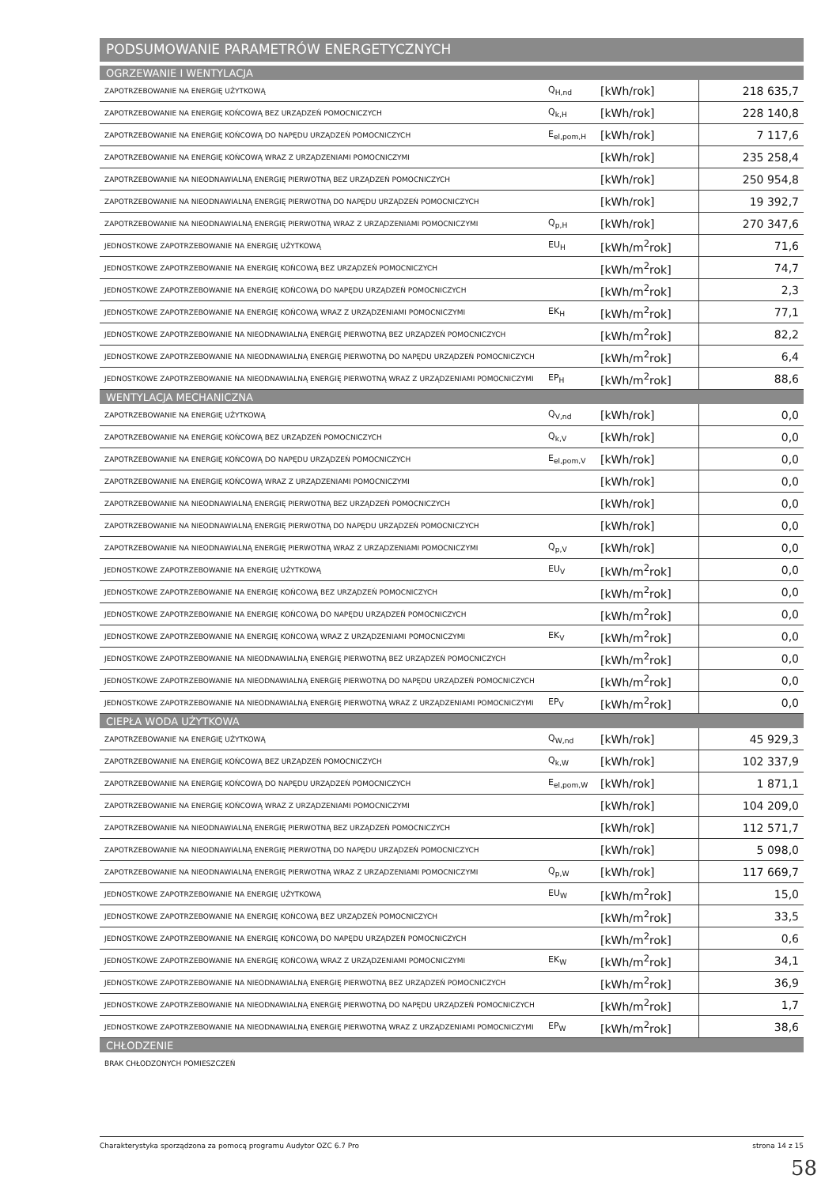PODSUMOWANIE PARAMETRÓW ENERGETYCZNYCH
| OGRZEWANIE I WENTYLACJA | | | |
| ZAPOTRZEBOWANIE NA ENERGIĘ UŻYTKOWĄ | Q<sub>H,nd</sub> | [kWh/rok] | 218 635,7 |
| ZAPOTRZEBOWANIE NA ENERGIĘ KOŃCOWĄ BEZ URZĄDZEŃ POMOCNICZYCH | Q<sub>k,H</sub> | [kWh/rok] | 228 140,8 |
| ZAPOTRZEBOWANIE NA ENERGIĘ KOŃCOWĄ DO NAPĘDU URZĄDZEŃ POMOCNICZYCH | E<sub>el,pom,H</sub> | [kWh/rok] | 7 117,6 |
| ZAPOTRZEBOWANIE NA ENERGIĘ KOŃCOWĄ WRAZ Z URZĄDZENIAMI POMOCNICZYMI | | [kWh/rok] | 235 258,4 |
| ZAPOTRZEBOWANIE NA NIEODNAWIALNĄ ENERGIĘ PIERWOTNĄ BEZ URZĄDZEŃ POMOCNICZYCH | | [kWh/rok] | 250 954,8 |
| ZAPOTRZEBOWANIE NA NIEODNAWIALNĄ ENERGIĘ PIERWOTNĄ DO NAPĘDU URZĄDZEŃ POMOCNICZYCH | | [kWh/rok] | 19 392,7 |
| ZAPOTRZEBOWANIE NA NIEODNAWIALNĄ ENERGIĘ PIERWOTNĄ WRAZ Z URZĄDZENIAMI POMOCNICZYMI | Q<sub>p,H</sub> | [kWh/rok] | 270 347,6 |
| JEDNOSTKOWE ZAPOTRZEBOWANIE NA ENERGIĘ UŻYTKOWĄ | EU<sub>H</sub> | [kWh/m<sup>2</sup>rok] | 71,6 |
| JEDNOSTKOWE ZAPOTRZEBOWANIE NA ENERGIĘ KOŃCOWĄ BEZ URZĄDZEŃ POMOCNICZYCH | | [kWh/m<sup>2</sup>rok] | 74,7 |
| JEDNOSTKOWE ZAPOTRZEBOWANIE NA ENERGIĘ KOŃCOWĄ DO NAPĘDU URZĄDZEŃ POMOCNICZYCH | | [kWh/m<sup>2</sup>rok] | 2,3 |
| JEDNOSTKOWE ZAPOTRZEBOWANIE NA ENERGIĘ KOŃCOWĄ WRAZ Z URZĄDZENIAMI POMOCNICZYMI | EK<sub>H</sub> | [kWh/m<sup>2</sup>rok] | 77,1 |
| JEDNOSTKOWE ZAPOTRZEBOWANIE NA NIEODNAWIALNĄ ENERGIĘ PIERWOTNĄ BEZ URZĄDZEŃ POMOCNICZYCH | | [kWh/m<sup>2</sup>rok] | 82,2 |
| JEDNOSTKOWE ZAPOTRZEBOWANIE NA NIEODNAWIALNĄ ENERGIĘ PIERWOTNĄ DO NAPĘDU URZĄDZEŃ POMOCNICZYCH | | [kWh/m<sup>2</sup>rok] | 6,4 |
| JEDNOSTKOWE ZAPOTRZEBOWANIE NA NIEODNAWIALNĄ ENERGIĘ PIERWOTNĄ WRAZ Z URZĄDZENIAMI POMOCNICZYMI | EP<sub>H</sub> | [kWh/m<sup>2</sup>rok] | 88,6 |
| WENTYLACJA MECHANICZNA | | | |
| ZAPOTRZEBOWANIE NA ENERGIĘ UŻYTKOWĄ | Q<sub>V,nd</sub> | [kWh/rok] | 0,0 |
| ZAPOTRZEBOWANIE NA ENERGIĘ KOŃCOWĄ BEZ URZĄDZEŃ POMOCNICZYCH | Q<sub>k,V</sub> | [kWh/rok] | 0,0 |
| ZAPOTRZEBOWANIE NA ENERGIĘ KOŃCOWĄ DO NAPĘDU URZĄDZEŃ POMOCNICZYCH | E<sub>el,pom,V</sub> | [kWh/rok] | 0,0 |
| ZAPOTRZEBOWANIE NA ENERGIĘ KOŃCOWĄ WRAZ Z URZĄDZENIAMI POMOCNICZYMI | | [kWh/rok] | 0,0 |
| ZAPOTRZEBOWANIE NA NIEODNAWIALNĄ ENERGIĘ PIERWOTNĄ BEZ URZĄDZEŃ POMOCNICZYCH | | [kWh/rok] | 0,0 |
| ZAPOTRZEBOWANIE NA NIEODNAWIALNĄ ENERGIĘ PIERWOTNĄ DO NAPĘDU URZĄDZEŃ POMOCNICZYCH | | [kWh/rok] | 0,0 |
| ZAPOTRZEBOWANIE NA NIEODNAWIALNĄ ENERGIĘ PIERWOTNĄ WRAZ Z URZĄDZENIAMI POMOCNICZYMI | Q<sub>p,V</sub> | [kWh/rok] | 0,0 |
| JEDNOSTKOWE ZAPOTRZEBOWANIE NA ENERGIĘ UŻYTKOWĄ | EU<sub>V</sub> | [kWh/m<sup>2</sup>rok] | 0,0 |
| JEDNOSTKOWE ZAPOTRZEBOWANIE NA ENERGIĘ KOŃCOWĄ BEZ URZĄDZEŃ POMOCNICZYCH | | [kWh/m<sup>2</sup>rok] | 0,0 |
| JEDNOSTKOWE ZAPOTRZEBOWANIE NA ENERGIĘ KOŃCOWĄ DO NAPĘDU URZĄDZEŃ POMOCNICZYCH | | [kWh/m<sup>2</sup>rok] | 0,0 |
| JEDNOSTKOWE ZAPOTRZEBOWANIE NA ENERGIĘ KOŃCOWĄ WRAZ Z URZĄDZENIAMI POMOCNICZYMI | EK<sub>V</sub> | [kWh/m<sup>2</sup>rok] | 0,0 |
| JEDNOSTKOWE ZAPOTRZEBOWANIE NA NIEODNAWIALNĄ ENERGIĘ PIERWOTNĄ BEZ URZĄDZEŃ POMOCNICZYCH | | [kWh/m<sup>2</sup>rok] | 0,0 |
| JEDNOSTKOWE ZAPOTRZEBOWANIE NA NIEODNAWIALNĄ ENERGIĘ PIERWOTNĄ DO NAPĘDU URZĄDZEŃ POMOCNICZYCH | | [kWh/m<sup>2</sup>rok] | 0,0 |
| JEDNOSTKOWE ZAPOTRZEBOWANIE NA NIEODNAWIALNĄ ENERGIĘ PIERWOTNĄ WRAZ Z URZĄDZENIAMI POMOCNICZYMI | EP<sub>V</sub> | [kWh/m<sup>2</sup>rok] | 0,0 |
| CIEPŁA WODA UŻYTKOWA | | | |
| ZAPOTRZEBOWANIE NA ENERGIĘ UŻYTKOWĄ | Q<sub>W,nd</sub> | [kWh/rok] | 45 929,3 |
| ZAPOTRZEBOWANIE NA ENERGIĘ KOŃCOWĄ BEZ URZĄDZEŃ POMOCNICZYCH | Q<sub>k,W</sub> | [kWh/rok] | 102 337,9 |
| ZAPOTRZEBOWANIE NA ENERGIĘ KOŃCOWĄ DO NAPĘDU URZĄDZEŃ POMOCNICZYCH | E<sub>el,pom,W</sub> | [kWh/rok] | 1 871,1 |
| ZAPOTRZEBOWANIE NA ENERGIĘ KOŃCOWĄ WRAZ Z URZĄDZENIAMI POMOCNICZYMI | | [kWh/rok] | 104 209,0 |
| ZAPOTRZEBOWANIE NA NIEODNAWIALNĄ ENERGIĘ PIERWOTNĄ BEZ URZĄDZEŃ POMOCNICZYCH | | [kWh/rok] | 112 571,7 |
| ZAPOTRZEBOWANIE NA NIEODNAWIALNĄ ENERGIĘ PIERWOTNĄ DO NAPĘDU URZĄDZEŃ POMOCNICZYCH | | [kWh/rok] | 5 098,0 |
| ZAPOTRZEBOWANIE NA NIEODNAWIALNĄ ENERGIĘ PIERWOTNĄ WRAZ Z URZĄDZENIAMI POMOCNICZYMI | Q<sub>p,W</sub> | [kWh/rok] | 117 669,7 |
| JEDNOSTKOWE ZAPOTRZEBOWANIE NA ENERGIĘ UŻYTKOWĄ | EU<sub>W</sub> | [kWh/m<sup>2</sup>rok] | 15,0 |
| JEDNOSTKOWE ZAPOTRZEBOWANIE NA ENERGIĘ KOŃCOWĄ BEZ URZĄDZEŃ POMOCNICZYCH | | [kWh/m<sup>2</sup>rok] | 33,5 |
| JEDNOSTKOWE ZAPOTRZEBOWANIE NA ENERGIĘ KOŃCOWĄ DO NAPĘDU URZĄDZEŃ POMOCNICZYCH | | [kWh/m<sup>2</sup>rok] | 0,6 |
| JEDNOSTKOWE ZAPOTRZEBOWANIE NA ENERGIĘ KOŃCOWĄ WRAZ Z URZĄDZENIAMI POMOCNICZYMI | EK<sub>W</sub> | [kWh/m<sup>2</sup>rok] | 34,1 |
| JEDNOSTKOWE ZAPOTRZEBOWANIE NA NIEODNAWIALNĄ ENERGIĘ PIERWOTNĄ BEZ URZĄDZEŃ POMOCNICZYCH | | [kWh/m<sup>2</sup>rok] | 36,9 |
| JEDNOSTKOWE ZAPOTRZEBOWANIE NA NIEODNAWIALNĄ ENERGIĘ PIERWOTNĄ DO NAPĘDU URZĄDZEŃ POMOCNICZYCH | | [kWh/m<sup>2</sup>rok] | 1,7 |
| JEDNOSTKOWE ZAPOTRZEBOWANIE NA NIEODNAWIALNĄ ENERGIĘ PIERWOTNĄ WRAZ Z URZĄDZENIAMI POMOCNICZYMI | EP<sub>W</sub> | [kWh/m<sup>2</sup>rok] | 38,6 |
| CHŁODZENIE | | | |
| BRAK CHŁODZONYCH POMIESZCZEŃ | | | |
Charakterystyka sporządzona za pomocą programu Audytor OZC 6.7 Pro strona 14 z 15
58